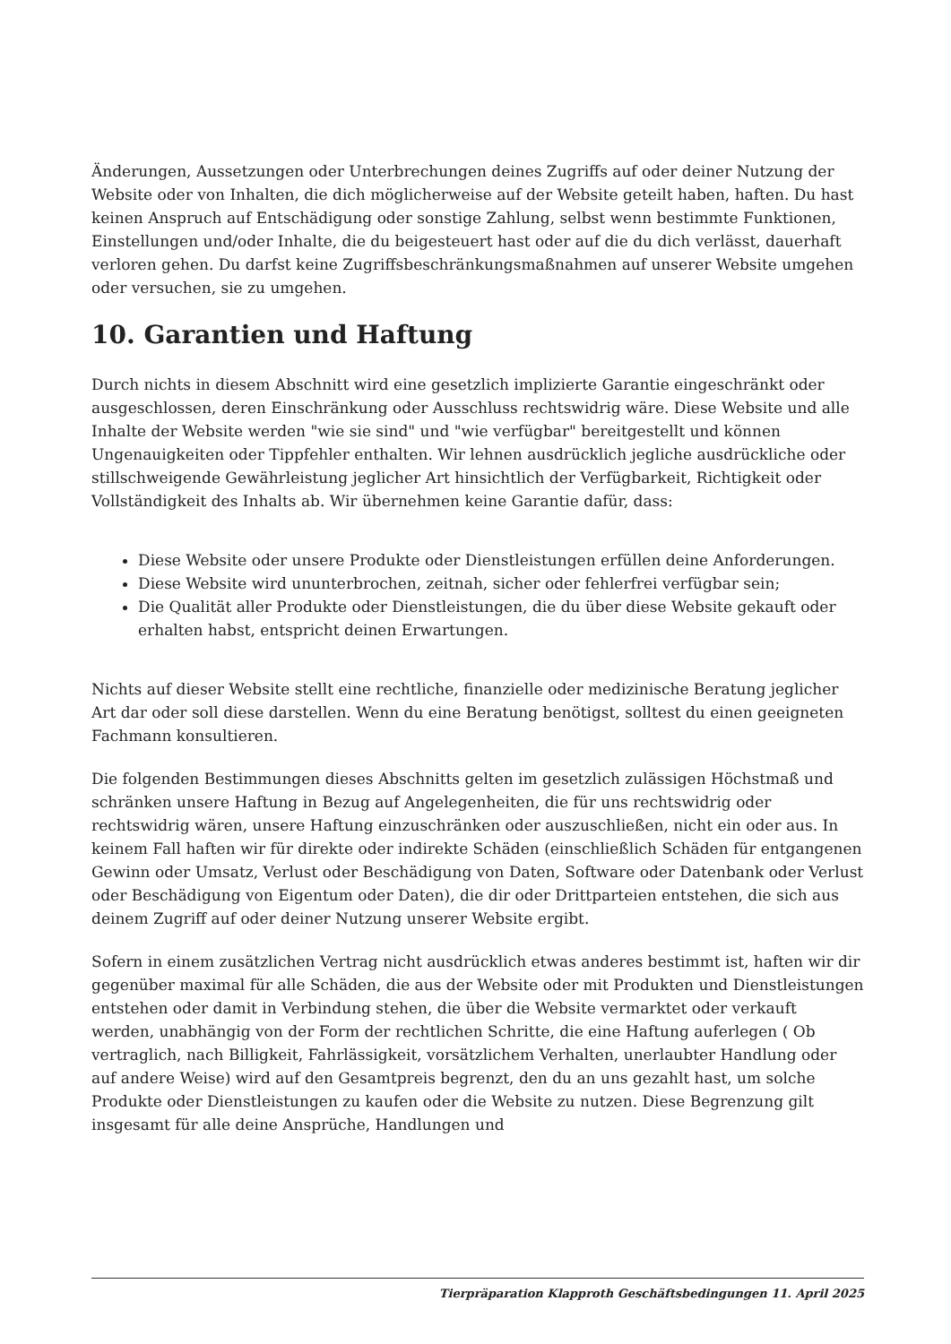Änderungen, Aussetzungen oder Unterbrechungen deines Zugriffs auf oder deiner Nutzung der Website oder von Inhalten, die dich möglicherweise auf der Website geteilt haben, haften. Du hast keinen Anspruch auf Entschädigung oder sonstige Zahlung, selbst wenn bestimmte Funktionen, Einstellungen und/oder Inhalte, die du beigesteuert hast oder auf die du dich verlässt, dauerhaft verloren gehen. Du darfst keine Zugriffsbeschränkungsmaßnahmen auf unserer Website umgehen oder versuchen, sie zu umgehen.
10. Garantien und Haftung
Durch nichts in diesem Abschnitt wird eine gesetzlich implizierte Garantie eingeschränkt oder ausgeschlossen, deren Einschränkung oder Ausschluss rechtswidrig wäre. Diese Website und alle Inhalte der Website werden "wie sie sind" und "wie verfügbar" bereitgestellt und können Ungenauigkeiten oder Tippfehler enthalten. Wir lehnen ausdrücklich jegliche ausdrückliche oder stillschweigende Gewährleistung jeglicher Art hinsichtlich der Verfügbarkeit, Richtigkeit oder Vollständigkeit des Inhalts ab. Wir übernehmen keine Garantie dafür, dass:
Diese Website oder unsere Produkte oder Dienstleistungen erfüllen deine Anforderungen.
Diese Website wird ununterbrochen, zeitnah, sicher oder fehlerfrei verfügbar sein;
Die Qualität aller Produkte oder Dienstleistungen, die du über diese Website gekauft oder erhalten habst, entspricht deinen Erwartungen.
Nichts auf dieser Website stellt eine rechtliche, finanzielle oder medizinische Beratung jeglicher Art dar oder soll diese darstellen. Wenn du eine Beratung benötigst, solltest du einen geeigneten Fachmann konsultieren.
Die folgenden Bestimmungen dieses Abschnitts gelten im gesetzlich zulässigen Höchstmaß und schränken unsere Haftung in Bezug auf Angelegenheiten, die für uns rechtswidrig oder rechtswidrig wären, unsere Haftung einzuschränken oder auszuschließen, nicht ein oder aus. In keinem Fall haften wir für direkte oder indirekte Schäden (einschließlich Schäden für entgangenen Gewinn oder Umsatz, Verlust oder Beschädigung von Daten, Software oder Datenbank oder Verlust oder Beschädigung von Eigentum oder Daten), die dir oder Drittparteien entstehen, die sich aus deinem Zugriff auf oder deiner Nutzung unserer Website ergibt.
Sofern in einem zusätzlichen Vertrag nicht ausdrücklich etwas anderes bestimmt ist, haften wir dir gegenüber maximal für alle Schäden, die aus der Website oder mit Produkten und Dienstleistungen entstehen oder damit in Verbindung stehen, die über die Website vermarktet oder verkauft werden, unabhängig von der Form der rechtlichen Schritte, die eine Haftung auferlegen ( Ob vertraglich, nach Billigkeit, Fahrlässigkeit, vorsätzlichem Verhalten, unerlaubter Handlung oder auf andere Weise) wird auf den Gesamtpreis begrenzt, den du an uns gezahlt hast, um solche Produkte oder Dienstleistungen zu kaufen oder die Website zu nutzen. Diese Begrenzung gilt insgesamt für alle deine Ansprüche, Handlungen und
Tierpräparation Klapproth Geschäftsbedingungen 11. April 2025